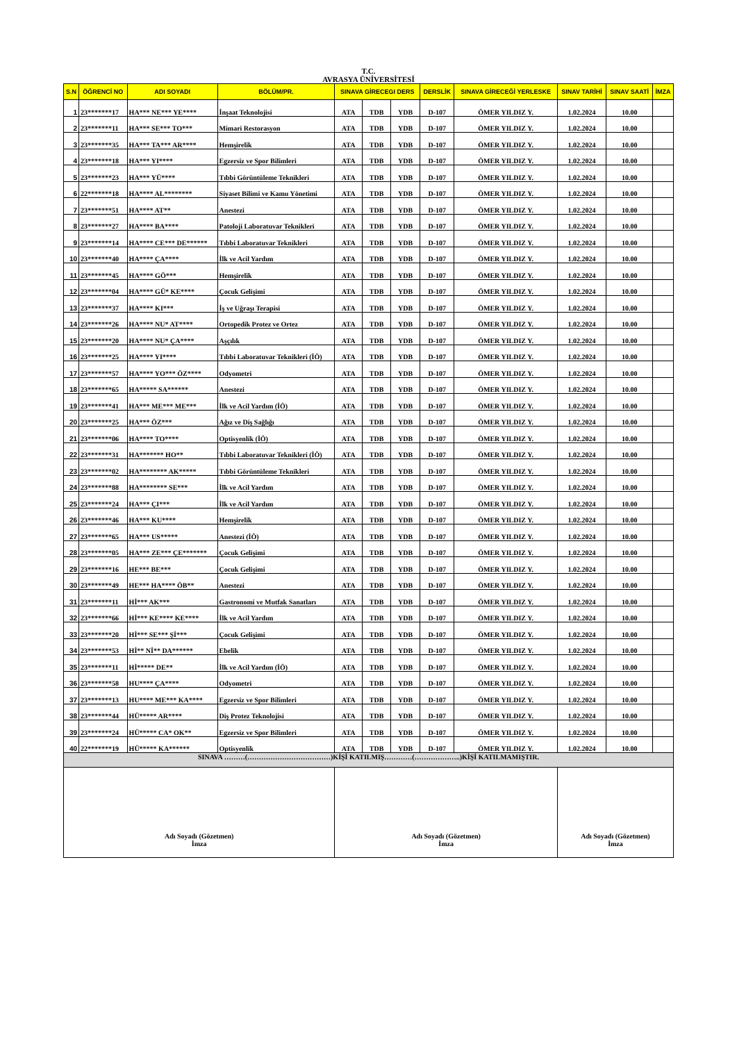T.C.
AVRASYA ÜNİVERSİTESİ
| S.N | ÖĞRENCİ NO | ADI SOYADI | BÖLÜM/PR. | SINAVA GİRECEGI DERS | | | DERSLİK | SINAVA GİRECEĞİ YERLESKE | SINAV TARİHİ | SINAV SAATİ | İMZA |
| --- | --- | --- | --- | --- | --- | --- | --- | --- | --- | --- | --- |
| 1 | 23*******17 | HA*** NE*** YE**** | İnşaat Teknolojisi | ATA | TDB | YDB | D-107 | ÖMER YILDIZ Y. | 1.02.2024 | 10.00 | |
| 2 | 23*******11 | HA*** SE*** TO*** | Mimari Restorasyon | ATA | TDB | YDB | D-107 | ÖMER YILDIZ Y. | 1.02.2024 | 10.00 | |
| 3 | 23*******35 | HA*** TA*** AR**** | Hemşirelik | ATA | TDB | YDB | D-107 | ÖMER YILDIZ Y. | 1.02.2024 | 10.00 | |
| 4 | 23*******18 | HA*** YI**** | Egzersiz ve Spor Bilimleri | ATA | TDB | YDB | D-107 | ÖMER YILDIZ Y. | 1.02.2024 | 10.00 | |
| 5 | 23*******23 | HA*** YÜ**** | Tıbbi Görüntüleme Teknikleri | ATA | TDB | YDB | D-107 | ÖMER YILDIZ Y. | 1.02.2024 | 10.00 | |
| 6 | 22*******18 | HA**** AL******** | Siyaset Bilimi ve Kamu Yönetimi | ATA | TDB | YDB | D-107 | ÖMER YILDIZ Y. | 1.02.2024 | 10.00 | |
| 7 | 23*******51 | HA**** AT** | Anestezi | ATA | TDB | YDB | D-107 | ÖMER YILDIZ Y. | 1.02.2024 | 10.00 | |
| 8 | 23*******27 | HA**** BA**** | Patoloji Laboratuvar Teknikleri | ATA | TDB | YDB | D-107 | ÖMER YILDIZ Y. | 1.02.2024 | 10.00 | |
| 9 | 23*******14 | HA**** CE*** DE****** | Tıbbi Laboratuvar Teknikleri | ATA | TDB | YDB | D-107 | ÖMER YILDIZ Y. | 1.02.2024 | 10.00 | |
| 10 | 23*******40 | HA**** ÇA**** | İlk ve Acil Yardım | ATA | TDB | YDB | D-107 | ÖMER YILDIZ Y. | 1.02.2024 | 10.00 | |
| 11 | 23*******45 | HA**** GÖ*** | Hemşirelik | ATA | TDB | YDB | D-107 | ÖMER YILDIZ Y. | 1.02.2024 | 10.00 | |
| 12 | 23*******04 | HA**** GÜ* KE**** | Çocuk Gelişimi | ATA | TDB | YDB | D-107 | ÖMER YILDIZ Y. | 1.02.2024 | 10.00 | |
| 13 | 23*******37 | HA**** KI*** | İş ve Uğraşı Terapisi | ATA | TDB | YDB | D-107 | ÖMER YILDIZ Y. | 1.02.2024 | 10.00 | |
| 14 | 23*******26 | HA**** NU* AT**** | Ortopedik Protez ve Ortez | ATA | TDB | YDB | D-107 | ÖMER YILDIZ Y. | 1.02.2024 | 10.00 | |
| 15 | 23*******20 | HA**** NU* ÇA**** | Aşçılık | ATA | TDB | YDB | D-107 | ÖMER YILDIZ Y. | 1.02.2024 | 10.00 | |
| 16 | 23*******25 | HA**** YI**** | Tıbbi Laboratuvar Teknikleri (İÖ) | ATA | TDB | YDB | D-107 | ÖMER YILDIZ Y. | 1.02.2024 | 10.00 | |
| 17 | 23*******57 | HA**** YO*** ÖZ**** | Odyometri | ATA | TDB | YDB | D-107 | ÖMER YILDIZ Y. | 1.02.2024 | 10.00 | |
| 18 | 23*******65 | HA***** SA****** | Anestezi | ATA | TDB | YDB | D-107 | ÖMER YILDIZ Y. | 1.02.2024 | 10.00 | |
| 19 | 23*******41 | HA*** ME*** ME*** | İlk ve Acil Yardım (İÖ) | ATA | TDB | YDB | D-107 | ÖMER YILDIZ Y. | 1.02.2024 | 10.00 | |
| 20 | 23*******25 | HA*** ÖZ*** | Ağız ve Diş Sağlığı | ATA | TDB | YDB | D-107 | ÖMER YILDIZ Y. | 1.02.2024 | 10.00 | |
| 21 | 23*******06 | HA**** TO**** | Optisyenlik (İÖ) | ATA | TDB | YDB | D-107 | ÖMER YILDIZ Y. | 1.02.2024 | 10.00 | |
| 22 | 23*******31 | HA******* HO** | Tıbbi Laboratuvar Teknikleri (İÖ) | ATA | TDB | YDB | D-107 | ÖMER YILDIZ Y. | 1.02.2024 | 10.00 | |
| 23 | 23*******02 | HA******** AK***** | Tıbbi Görüntüleme Teknikleri | ATA | TDB | YDB | D-107 | ÖMER YILDIZ Y. | 1.02.2024 | 10.00 | |
| 24 | 23*******88 | HA******** SE*** | İlk ve Acil Yardım | ATA | TDB | YDB | D-107 | ÖMER YILDIZ Y. | 1.02.2024 | 10.00 | |
| 25 | 23*******24 | HA*** ÇI*** | İlk ve Acil Yardım | ATA | TDB | YDB | D-107 | ÖMER YILDIZ Y. | 1.02.2024 | 10.00 | |
| 26 | 23*******46 | HA*** KU**** | Hemşirelik | ATA | TDB | YDB | D-107 | ÖMER YILDIZ Y. | 1.02.2024 | 10.00 | |
| 27 | 23*******65 | HA*** US***** | Anestezi (İÖ) | ATA | TDB | YDB | D-107 | ÖMER YILDIZ Y. | 1.02.2024 | 10.00 | |
| 28 | 23*******05 | HA*** ZE*** ÇE******* | Çocuk Gelişimi | ATA | TDB | YDB | D-107 | ÖMER YILDIZ Y. | 1.02.2024 | 10.00 | |
| 29 | 23*******16 | HE*** BE*** | Çocuk Gelişimi | ATA | TDB | YDB | D-107 | ÖMER YILDIZ Y. | 1.02.2024 | 10.00 | |
| 30 | 23*******49 | HE*** HA**** ÖB** | Anestezi | ATA | TDB | YDB | D-107 | ÖMER YILDIZ Y. | 1.02.2024 | 10.00 | |
| 31 | 23*******11 | Hİ*** AK*** | Gastronomi ve Mutfak Sanatları | ATA | TDB | YDB | D-107 | ÖMER YILDIZ Y. | 1.02.2024 | 10.00 | |
| 32 | 23*******66 | Hİ*** KE**** KE**** | İlk ve Acil Yardım | ATA | TDB | YDB | D-107 | ÖMER YILDIZ Y. | 1.02.2024 | 10.00 | |
| 33 | 23*******20 | Hİ*** SE*** Şİ*** | Çocuk Gelişimi | ATA | TDB | YDB | D-107 | ÖMER YILDIZ Y. | 1.02.2024 | 10.00 | |
| 34 | 23*******53 | Hİ** Nİ** DA****** | Ebelik | ATA | TDB | YDB | D-107 | ÖMER YILDIZ Y. | 1.02.2024 | 10.00 | |
| 35 | 23*******11 | Hİ***** DE** | İlk ve Acil Yardım (İÖ) | ATA | TDB | YDB | D-107 | ÖMER YILDIZ Y. | 1.02.2024 | 10.00 | |
| 36 | 23*******58 | HU**** ÇA**** | Odyometri | ATA | TDB | YDB | D-107 | ÖMER YILDIZ Y. | 1.02.2024 | 10.00 | |
| 37 | 23*******13 | HU**** ME*** KA**** | Egzersiz ve Spor Bilimleri | ATA | TDB | YDB | D-107 | ÖMER YILDIZ Y. | 1.02.2024 | 10.00 | |
| 38 | 23*******44 | HÜ***** AR**** | Diş Protez Teknolojisi | ATA | TDB | YDB | D-107 | ÖMER YILDIZ Y. | 1.02.2024 | 10.00 | |
| 39 | 23*******24 | HÜ***** CA* OK** | Egzersiz ve Spor Bilimleri | ATA | TDB | YDB | D-107 | ÖMER YILDIZ Y. | 1.02.2024 | 10.00 | |
| 40 | 22*******19 | HÜ***** KA****** | Optisyenlik | ATA | TDB | YDB | D-107 | ÖMER YILDIZ Y. | 1.02.2024 | 10.00 | |
| SINAVA ………(………………………………)KİŞİ KATILMIŞ…………(………………..)KİŞİ KATILMAMIŞTIR. | | | | | | | | | | | |
| Adı Soyadı (Gözetmen) İmza | | | | Adı Soyadı (Gözetmen) İmza | | | | | Adı Soyadı (Gözetmen) İmza | | |